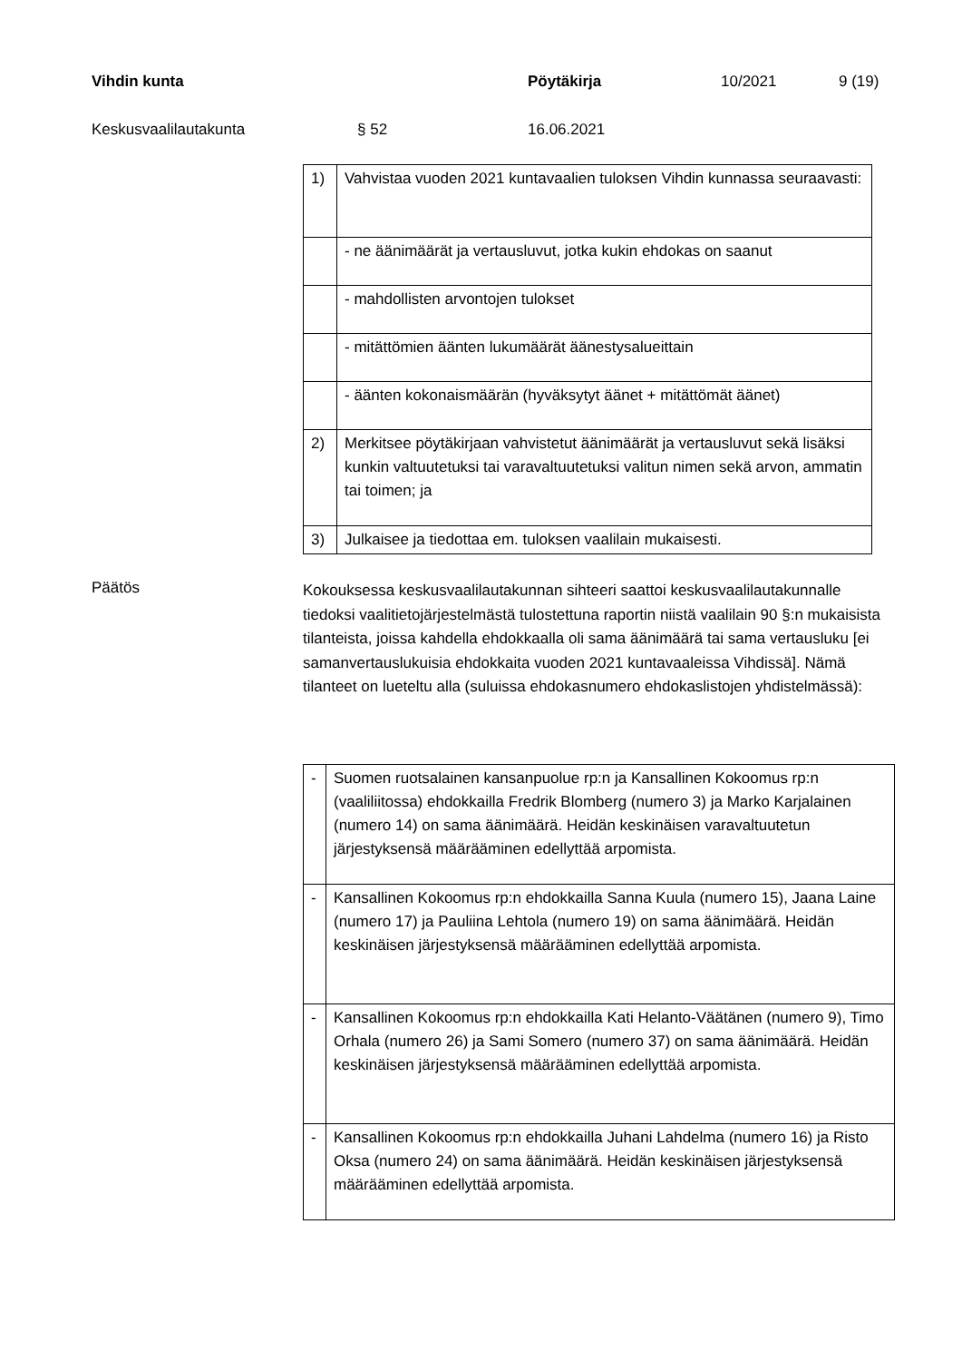Vihdin kunta Pöytäkirja 10/2021 9 (19)
Keskusvaalilautakunta § 52 16.06.2021
| 1) | Vahvistaa vuoden 2021 kuntavaalien tuloksen Vihdin kunnassa seuraavasti: |
| | - ne äänimäärät ja vertausluvut, jotka kukin ehdokas on saanut |
| | - mahdollisten arvontojen tulokset |
| | - mitättömien äänten lukumäärät äänestysalueittain |
| | - äänten kokonaismäärän (hyväksytyt äänet + mitättömät äänet) |
| 2) | Merkitsee pöytäkirjaan vahvistetut äänimäärät ja vertausluvut sekä lisäksi kunkin valtuutetuksi tai varavaltuutetuksi valitun nimen sekä arvon, ammatin tai toimen; ja |
| 3) | Julkaisee ja tiedottaa em. tuloksen vaalilain mukaisesti. |
Päätös
Kokouksessa keskusvaalilautakunnan sihteeri saattoi keskusvaalilautakunnalle tiedoksi vaalitietojärjestelmästä tulostettuna raportin niistä vaalilain 90 §:n mukaisista tilanteista, joissa kahdella ehdokkaalla oli sama äänimäärä tai sama vertausluku [ei samanvertauslukuisia ehdokkaita vuoden 2021 kuntavaaleissa Vihdissä]. Nämä tilanteet on lueteltu alla (suluissa ehdokasnumero ehdokaslistojen yhdistelmässä):
| - | Suomen ruotsalainen kansanpuolue rp:n ja Kansallinen Kokoomus rp:n (vaaliliitossa) ehdokkailla Fredrik Blomberg (numero 3) ja Marko Karjalainen (numero 14) on sama äänimäärä. Heidän keskinäisen varavaltuutetun järjestyksensä määrääminen edellyttää arpomista. |
| - | Kansallinen Kokoomus rp:n ehdokkailla Sanna Kuula (numero 15), Jaana Laine (numero 17) ja Pauliina Lehtola (numero 19) on sama äänimäärä. Heidän keskinäisen järjestyksensä määrääminen edellyttää arpomista. |
| - | Kansallinen Kokoomus rp:n ehdokkailla Kati Helanto-Väätänen (numero 9), Timo Orhala (numero 26) ja Sami Somero (numero 37) on sama äänimäärä. Heidän keskinäisen järjestyksensä määrääminen edellyttää arpomista. |
| - | Kansallinen Kokoomus rp:n ehdokkailla Juhani Lahdelma (numero 16) ja Risto Oksa (numero 24) on sama äänimäärä. Heidän keskinäisen järjestyksensä määrääminen edellyttää arpomista. |